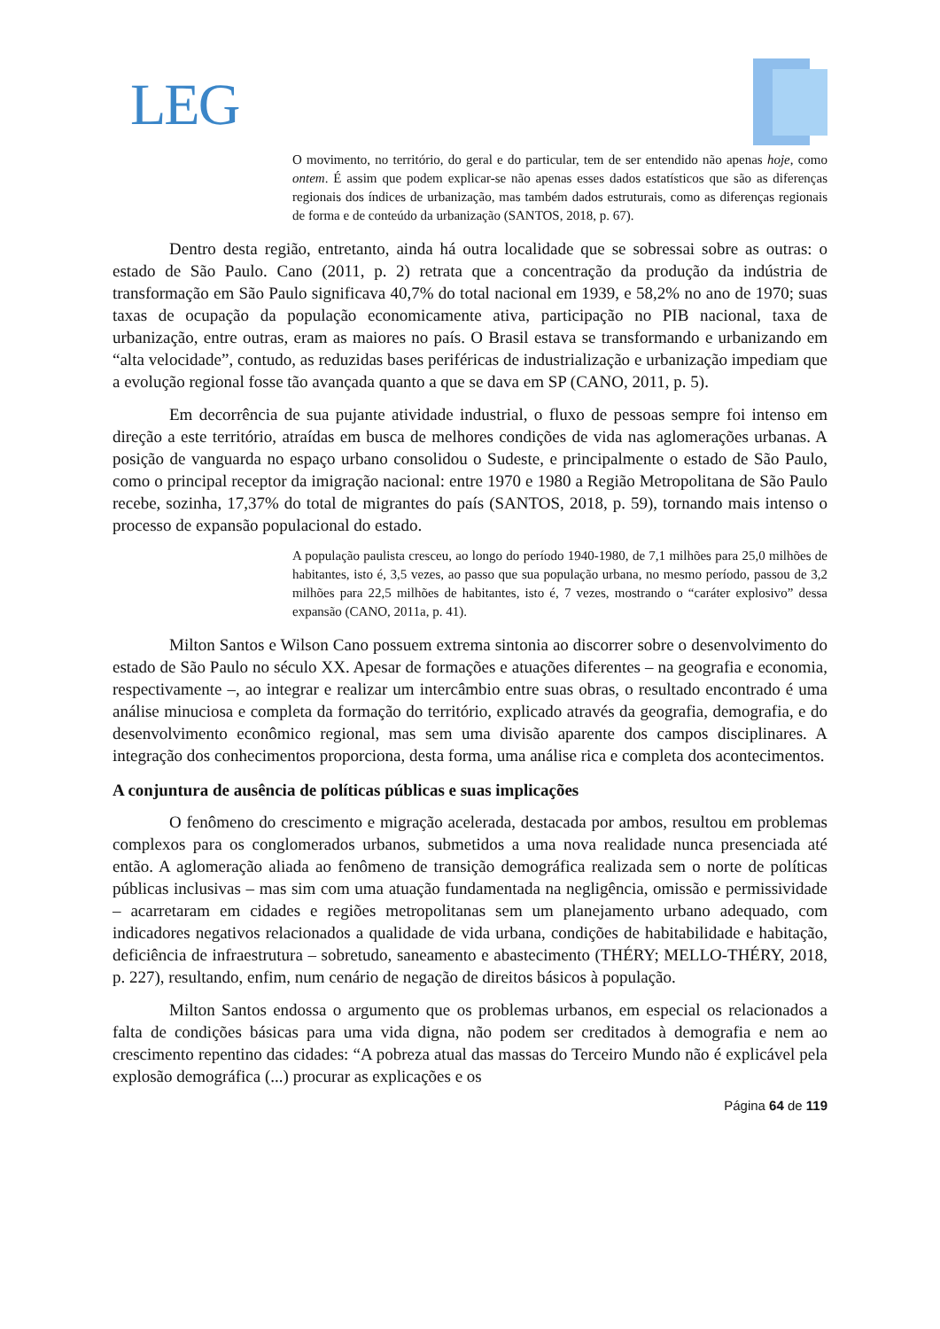LEG
O movimento, no território, do geral e do particular, tem de ser entendido não apenas hoje, como ontem. É assim que podem explicar-se não apenas esses dados estatísticos que são as diferenças regionais dos índices de urbanização, mas também dados estruturais, como as diferenças regionais de forma e de conteúdo da urbanização (SANTOS, 2018, p. 67).
Dentro desta região, entretanto, ainda há outra localidade que se sobressai sobre as outras: o estado de São Paulo. Cano (2011, p. 2) retrata que a concentração da produção da indústria de transformação em São Paulo significava 40,7% do total nacional em 1939, e 58,2% no ano de 1970; suas taxas de ocupação da população economicamente ativa, participação no PIB nacional, taxa de urbanização, entre outras, eram as maiores no país. O Brasil estava se transformando e urbanizando em “alta velocidade”, contudo, as reduzidas bases periféricas de industrialização e urbanização impediam que a evolução regional fosse tão avançada quanto a que se dava em SP (CANO, 2011, p. 5).
Em decorrência de sua pujante atividade industrial, o fluxo de pessoas sempre foi intenso em direção a este território, atraídas em busca de melhores condições de vida nas aglomerações urbanas. A posição de vanguarda no espaço urbano consolidou o Sudeste, e principalmente o estado de São Paulo, como o principal receptor da imigração nacional: entre 1970 e 1980 a Região Metropolitana de São Paulo recebe, sozinha, 17,37% do total de migrantes do país (SANTOS, 2018, p. 59), tornando mais intenso o processo de expansão populacional do estado.
A população paulista cresceu, ao longo do período 1940-1980, de 7,1 milhões para 25,0 milhões de habitantes, isto é, 3,5 vezes, ao passo que sua população urbana, no mesmo período, passou de 3,2 milhões para 22,5 milhões de habitantes, isto é, 7 vezes, mostrando o “caráter explosivo” dessa expansão (CANO, 2011a, p. 41).
Milton Santos e Wilson Cano possuem extrema sintonia ao discorrer sobre o desenvolvimento do estado de São Paulo no século XX. Apesar de formações e atuações diferentes – na geografia e economia, respectivamente –, ao integrar e realizar um intercâmbio entre suas obras, o resultado encontrado é uma análise minuciosa e completa da formação do território, explicado através da geografia, demografia, e do desenvolvimento econômico regional, mas sem uma divisão aparente dos campos disciplinares. A integração dos conhecimentos proporciona, desta forma, uma análise rica e completa dos acontecimentos.
A conjuntura de ausência de políticas públicas e suas implicações
O fenômeno do crescimento e migração acelerada, destacada por ambos, resultou em problemas complexos para os conglomerados urbanos, submetidos a uma nova realidade nunca presenciada até então. A aglomeração aliada ao fenômeno de transição demográfica realizada sem o norte de políticas públicas inclusivas – mas sim com uma atuação fundamentada na negligência, omissão e permissividade – acarretaram em cidades e regiões metropolitanas sem um planejamento urbano adequado, com indicadores negativos relacionados a qualidade de vida urbana, condições de habitabilidade e habitação, deficiência de infraestrutura – sobretudo, saneamento e abastecimento (THÉRY; MELLO-THÉRY, 2018, p. 227), resultando, enfim, num cenário de negação de direitos básicos à população.
Milton Santos endossa o argumento que os problemas urbanos, em especial os relacionados a falta de condições básicas para uma vida digna, não podem ser creditados à demografia e nem ao crescimento repentino das cidades: “A pobreza atual das massas do Terceiro Mundo não é explicável pela explosão demográfica (...) procurar as explicações e os
Página 64 de 119